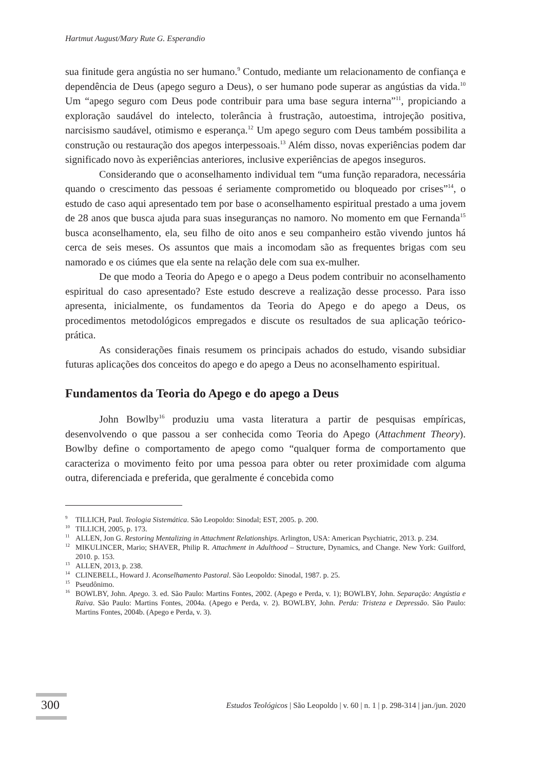Hartmut August/Mary Rute G. Esperandio
sua finitude gera angústia no ser humano.<sup>9</sup> Contudo, mediante um relacionamento de confiança e dependência de Deus (apego seguro a Deus), o ser humano pode superar as angústias da vida.<sup>10</sup> Um “apego seguro com Deus pode contribuir para uma base segura interna”<sup>11</sup>, propiciando a exploração saudável do intelecto, tolerância à frustração, autoestima, introjeção positiva, narcisismo saudável, otimismo e esperança.<sup>12</sup> Um apego seguro com Deus também possibilita a construção ou restauração dos apegos interpessoais.<sup>13</sup> Além disso, novas experiências podem dar significado novo às experiências anteriores, inclusive experiências de apegos inseguros.
Considerando que o aconselhamento individual tem “uma função reparadora, necessária quando o crescimento das pessoas é seriamente comprometido ou bloqueado por crises”<sup>14</sup>, o estudo de caso aqui apresentado tem por base o aconselhamento espiritual prestado a uma jovem de 28 anos que busca ajuda para suas inseguranças no namoro. No momento em que Fernanda<sup>15</sup> busca aconselhamento, ela, seu filho de oito anos e seu companheiro estão vivendo juntos há cerca de seis meses. Os assuntos que mais a incomodam são as frequentes brigas com seu namorado e os ciúmes que ela sente na relação dele com sua ex-mulher.
De que modo a Teoria do Apego e o apego a Deus podem contribuir no aconselhamento espiritual do caso apresentado? Este estudo descreve a realização desse processo. Para isso apresenta, inicialmente, os fundamentos da Teoria do Apego e do apego a Deus, os procedimentos metodológicos empregados e discute os resultados de sua aplicação teórico-prática.
As considerações finais resumem os principais achados do estudo, visando subsidiar futuras aplicações dos conceitos do apego e do apego a Deus no aconselhamento espiritual.
Fundamentos da Teoria do Apego e do apego a Deus
John Bowlby<sup>16</sup> produziu uma vasta literatura a partir de pesquisas empíricas, desenvolvendo o que passou a ser conhecida como Teoria do Apego (Attachment Theory). Bowlby define o comportamento de apego como “qualquer forma de comportamento que caracteriza o movimento feito por uma pessoa para obter ou reter proximidade com alguma outra, diferenciada e preferida, que geralmente é concebida como
<sup>9</sup> TILLICH, Paul. Teologia Sistemática. São Leopoldo: Sinodal; EST, 2005. p. 200.
<sup>10</sup> TILLICH, 2005, p. 173.
<sup>11</sup> ALLEN, Jon G. Restoring Mentalizing in Attachment Relationships. Arlington, USA: American Psychiatric, 2013. p. 234.
<sup>12</sup> MIKULINCER, Mario; SHAVER, Philip R. Attachment in Adulthood – Structure, Dynamics, and Change. New York: Guilford, 2010. p. 153.
<sup>13</sup> ALLEN, 2013, p. 238.
<sup>14</sup>CLINEBELL, Howard J. Aconselhamento Pastoral. São Leopoldo: Sinodal, 1987. p. 25.
<sup>15</sup> Pseudônimo.
<sup>16</sup>BOWLBY, John. Apego. 3. ed. São Paulo: Martins Fontes, 2002. (Apego e Perda, v. 1); BOWLBY, John. Separação: Angústia e Raiva. São Paulo: Martins Fontes, 2004a. (Apego e Perda, v. 2). BOWLBY, John. Perda: Tristeza e Depressão. São Paulo: Martins Fontes, 2004b. (Apego e Perda, v. 3).
300 Estudos Teológicos | São Leopoldo | v. 60 | n. 1 | p. 298-314 | jan./jun. 2020